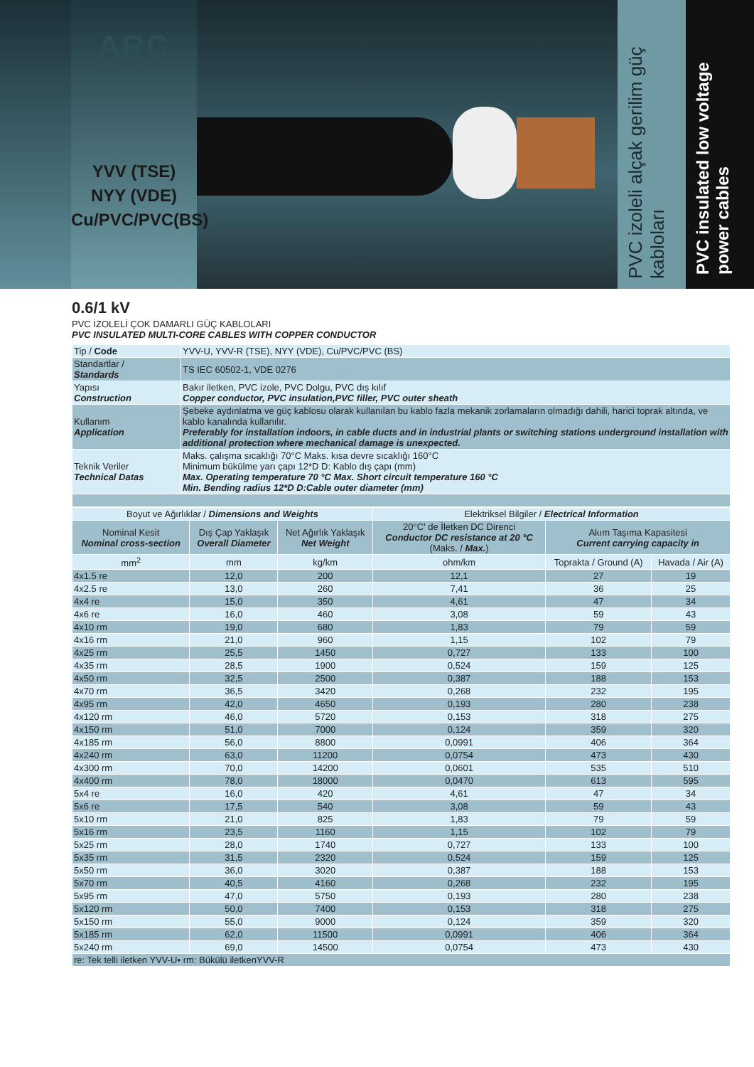ARC
KABLO
YVV (TSE)
NYY (VDE)
Cu/PVC/PVC(BS)
PVC izoleli alçak gerilim güç kabloları
PVC insulated low voltage power cables
0.6/1 kV
PVC İZOLELİ ÇOK DAMARLI GÜÇ KABLOLARI
PVC INSULATED MULTI-CORE CABLES WITH COPPER CONDUCTOR
| Tip / Code | YVV-U, YVV-R (TSE), NYY (VDE), Cu/PVC/PVC (BS) |
| Standartlar / Standards | TS IEC 60502-1, VDE 0276 |
| Yapısı Construction | Bakır iletken, PVC izole, PVC Dolgu, PVC dış kılıf Copper conductor, PVC insulation,PVC filler, PVC outer sheath |
| Kullanım Application | Şebeke aydınlatma ve güç kablosu olarak kullanılan bu kablo fazla mekanik zorlamaların olmadığı dahili, harici toprak altında, ve kablo kanalında kullanılır. Preferably for installation indoors, in cable ducts and in industrial plants or switching stations underground installation with additional protection where mechanical damage is unexpected. |
| Teknik Veriler Technical Datas | Maks. çalışma sıcaklığı 70°C Maks. kısa devre sıcaklığı 160°C Minimum bükülme yarı çapı 12*D D: Kablo dış çapı (mm) Max. Operating temperature 70 °C Max. Short circuit temperature 160 °C Min. Bending radius 12*D D:Cable outer diameter (mm) |
| Boyut ve Ağırlıklar / Dimensions and Weights | | | Elektriksel Bilgiler / Electrical Information | | |
| --- | --- | --- | --- | --- | --- |
| Nominal Kesit Nominal cross-section | Dış Çap Yaklaşık Overall Diameter | Net Ağırlık Yaklaşık Net Weight | 20°C' de İletken DC Direnci Conductor DC resistance at 20 °C (Maks. / Max. ) | Akım Taşıma Kapasitesi Current carrying capacity in | |
| mm<sup>2</sup> | mm | kg/km | ohm/km | Toprakta / Ground (A) | Havada / Air (A) |
| 4x1.5 re | 12,0 | 200 | 12,1 | 27 | 19 |
| 4x2.5 re | 13,0 | 260 | 7,41 | 36 | 25 |
| 4x4 re | 15,0 | 350 | 4,61 | 47 | 34 |
| 4x6 re | 16,0 | 460 | 3,08 | 59 | 43 |
| 4x10 rm | 19,0 | 680 | 1,83 | 79 | 59 |
| 4x16 rm | 21,0 | 960 | 1,15 | 102 | 79 |
| 4x25 rm | 25,5 | 1450 | 0,727 | 133 | 100 |
| 4x35 rm | 28,5 | 1900 | 0,524 | 159 | 125 |
| 4x50 rm | 32,5 | 2500 | 0,387 | 188 | 153 |
| 4x70 rm | 36,5 | 3420 | 0,268 | 232 | 195 |
| 4x95 rm | 42,0 | 4650 | 0,193 | 280 | 238 |
| 4x120 rm | 46,0 | 5720 | 0,153 | 318 | 275 |
| 4x150 rm | 51,0 | 7000 | 0,124 | 359 | 320 |
| 4x185 rm | 56,0 | 8800 | 0,0991 | 406 | 364 |
| 4x240 rm | 63,0 | 11200 | 0,0754 | 473 | 430 |
| 4x300 rm | 70,0 | 14200 | 0,0601 | 535 | 510 |
| 4x400 rm | 78,0 | 18000 | 0,0470 | 613 | 595 |
| 5x4 re | 16,0 | 420 | 4,61 | 47 | 34 |
| 5x6 re | 17,5 | 540 | 3,08 | 59 | 43 |
| 5x10 rm | 21,0 | 825 | 1,83 | 79 | 59 |
| 5x16 rm | 23,5 | 1160 | 1,15 | 102 | 79 |
| 5x25 rm | 28,0 | 1740 | 0,727 | 133 | 100 |
| 5x35 rm | 31,5 | 2320 | 0,524 | 159 | 125 |
| 5x50 rm | 36,0 | 3020 | 0,387 | 188 | 153 |
| 5x70 rm | 40,5 | 4160 | 0,268 | 232 | 195 |
| 5x95 rm | 47,0 | 5750 | 0,193 | 280 | 238 |
| 5x120 rm | 50,0 | 7400 | 0,153 | 318 | 275 |
| 5x150 rm | 55,0 | 9000 | 0,124 | 359 | 320 |
| 5x185 rm | 62,0 | 11500 | 0,0991 | 406 | 364 |
| 5x240 rm | 69,0 | 14500 | 0,0754 | 473 | 430 |
| re: Tek telli iletken YVV-U• rm: Bükülü iletkenYVV-R | | | | | |